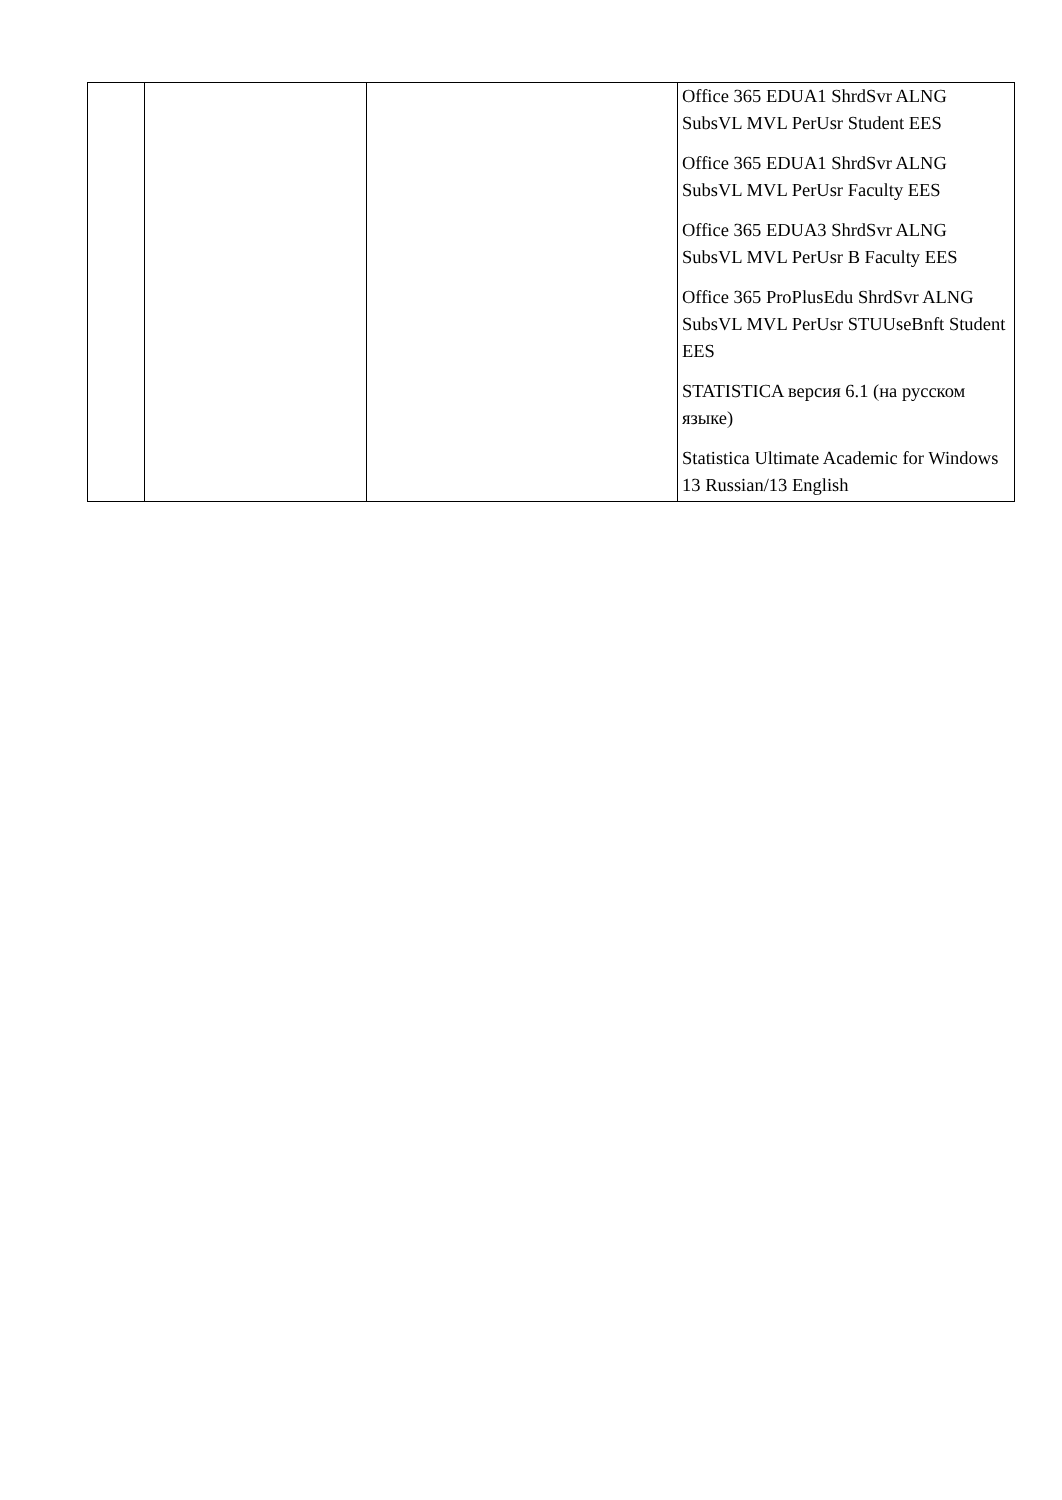| | | | Office 365 EDUA1 ShrdSvr ALNG SubsVL MVL PerUsr Student EES Office 365 EDUA1 ShrdSvr ALNG SubsVL MVL PerUsr Faculty EES Office 365 EDUA3 ShrdSvr ALNG SubsVL MVL PerUsr B Faculty EES Office 365 ProPlusEdu ShrdSvr ALNG SubsVL MVL PerUsr STUUseBnft Student EES STATISTICA версия 6.1 (на русском языке) Statistica Ultimate Academic for Windows 13 Russian/13 English |